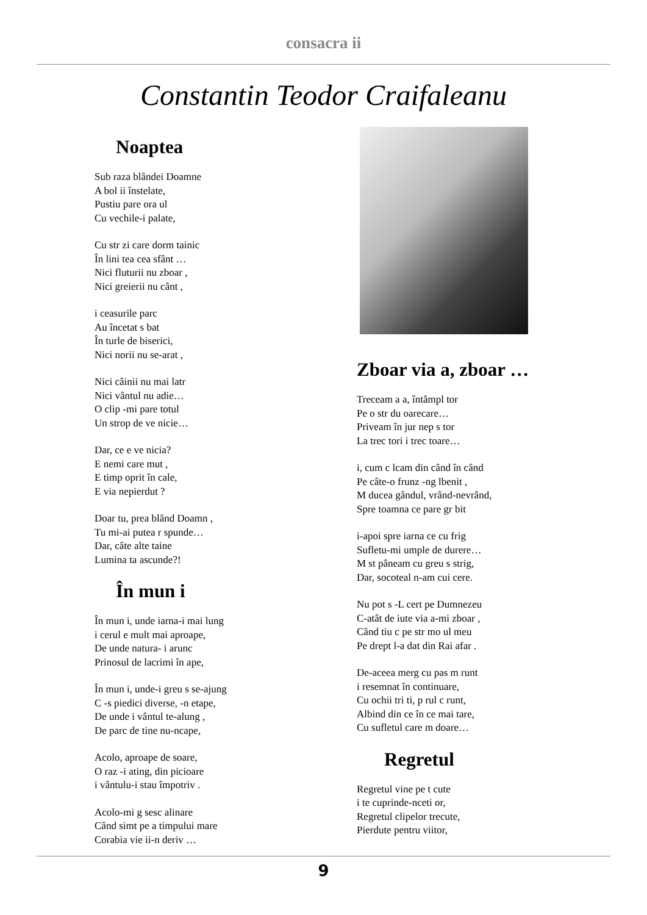consacra ii
Constantin Teodor Craifaleanu
Noaptea
Sub raza blândei Doamne
A bol ii înstelate,
Pustiu pare ora ul
Cu vechile-i palate,
Cu str zi care dorm tainic
În lini tea cea sfânt …
Nici fluturii nu zboar ,
Nici greierii nu cânt ,
i ceasurile parc
Au încetat s bat
În turle de biserici,
Nici norii nu se-arat ,
Nici câinii nu mai latr
Nici vântul nu adie…
O clip -mi pare totul
Un strop de ve nicie…
Dar, ce e ve nicia?
E nemi care mut ,
E timp oprit în cale,
E via nepierdut ?
Doar tu, prea blând Doamn ,
Tu mi-ai putea r spunde…
Dar, câte alte taine
Lumina ta ascunde?!
În mun i
În mun i, unde iarna-i mai lung
i cerul e mult mai aproape,
De unde natura- i arunc
Prinosul de lacrimi în ape,
În mun i, unde-i greu s se-ajung
C -s piedici diverse, -n etape,
De unde i vântul te-alung ,
De parc de tine nu-ncape,
Acolo, aproape de soare,
O raz -i ating, din picioare
i vântulu-i stau împotriv .
Acolo-mi g sesc alinare
Când simt pe a timpului mare
Corabia vie ii-n deriv …
Zboar via a, zboar …
Treceam a a, întâmpl tor
Pe o str du oarecare…
Priveam în jur nep s tor
La trec tori i trec toare…
i, cum c lcam din când în când
Pe câte-o frunz -ng lbenit ,
M ducea gândul, vrând-nevrând,
Spre toamna ce pare gr bit
i-apoi spre iarna ce cu frig
Sufletu-mi umple de durere…
M st pâneam cu greu s strig,
Dar, socoteal n-am cui cere.
Nu pot s -L cert pe Dumnezeu
C-atât de iute via a-mi zboar ,
Când tiu c pe str mo ul meu
Pe drept l-a dat din Rai afar .
De-aceea merg cu pas m runt
i resemnat în continuare,
Cu ochii tri ti, p rul c runt,
Albind din ce în ce mai tare,
Cu sufletul care m doare…
Regretul
Regretul vine pe t cute
i te cuprinde-nceti or,
Regretul clipelor trecute,
Pierdute pentru viitor,
9